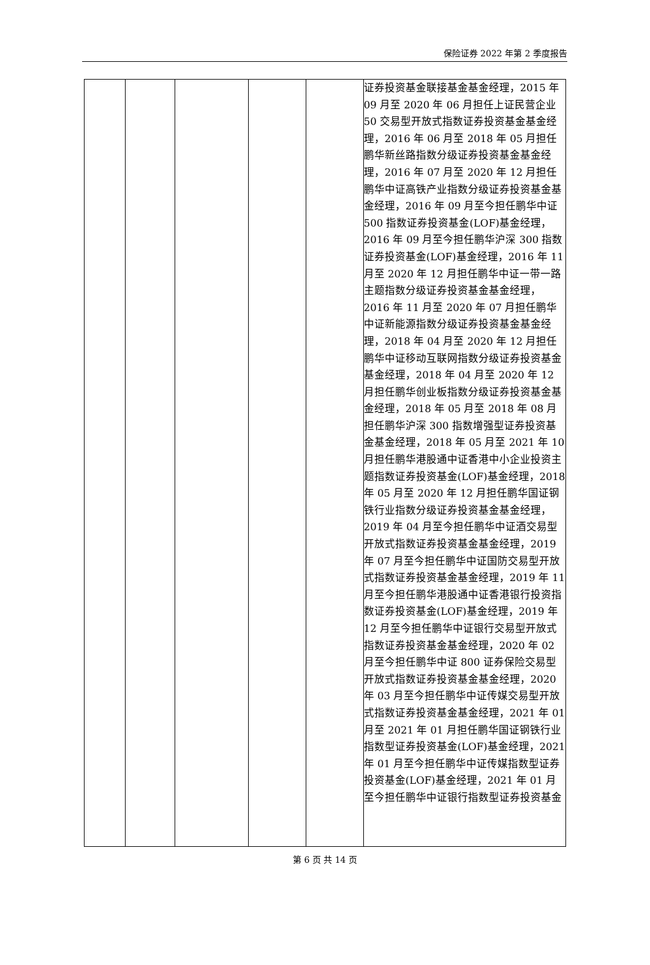保险证券 2022 年第 2 季度报告
| | | | | | 证券投资基金联接基金基金经理，2015 年 09 月至 2020 年 06 月担任上证民营企业 50 交易型开放式指数证券投资基金基金经理，2016 年 06 月至 2018 年 05 月担任鹏华新丝路指数分级证券投资基金基金经理，2016 年 07 月至 2020 年 12 月担任鹏华中证高铁产业指数分级证券投资基金基金经理，2016 年 09 月至今担任鹏华中证 500 指数证券投资基金(LOF)基金经理，2016 年 09 月至今担任鹏华沪深 300 指数证券投资基金(LOF)基金经理，2016 年 11 月至 2020 年 12 月担任鹏华中证一带一路主题指数分级证券投资基金基金经理，2016 年 11 月至 2020 年 07 月担任鹏华中证新能源指数分级证券投资基金基金经理，2018 年 04 月至 2020 年 12 月担任鹏华中证移动互联网指数分级证券投资基金基金经理，2018 年 04 月至 2020 年 12 月担任鹏华创业板指数分级证券投资基金基金经理，2018 年 05 月至 2018 年 08 月担任鹏华沪深 300 指数增强型证券投资基金基金经理，2018 年 05 月至 2021 年 10 月担任鹏华港股通中证香港中小企业投资主题指数证券投资基金(LOF)基金经理，2018 年 05 月至 2020 年 12 月担任鹏华国证钢铁行业指数分级证券投资基金基金经理，2019 年 04 月至今担任鹏华中证酒交易型开放式指数证券投资基金基金经理，2019 年 07 月至今担任鹏华中证国防交易型开放式指数证券投资基金基金经理，2019 年 11 月至今担任鹏华港股通中证香港银行投资指数证券投资基金(LOF)基金经理，2019 年 12 月至今担任鹏华中证银行交易型开放式指数证券投资基金基金经理，2020 年 02 月至今担任鹏华中证 800 证券保险交易型开放式指数证券投资基金基金经理，2020 年 03 月至今担任鹏华中证传媒交易型开放式指数证券投资基金基金经理，2021 年 01 月至 2021 年 01 月担任鹏华国证钢铁行业指数型证券投资基金(LOF)基金经理，2021 年 01 月至今担任鹏华中证传媒指数型证券投资基金(LOF)基金经理，2021 年 01 月至今担任鹏华中证银行指数型证券投资基金 |
第 6 页 共 14 页